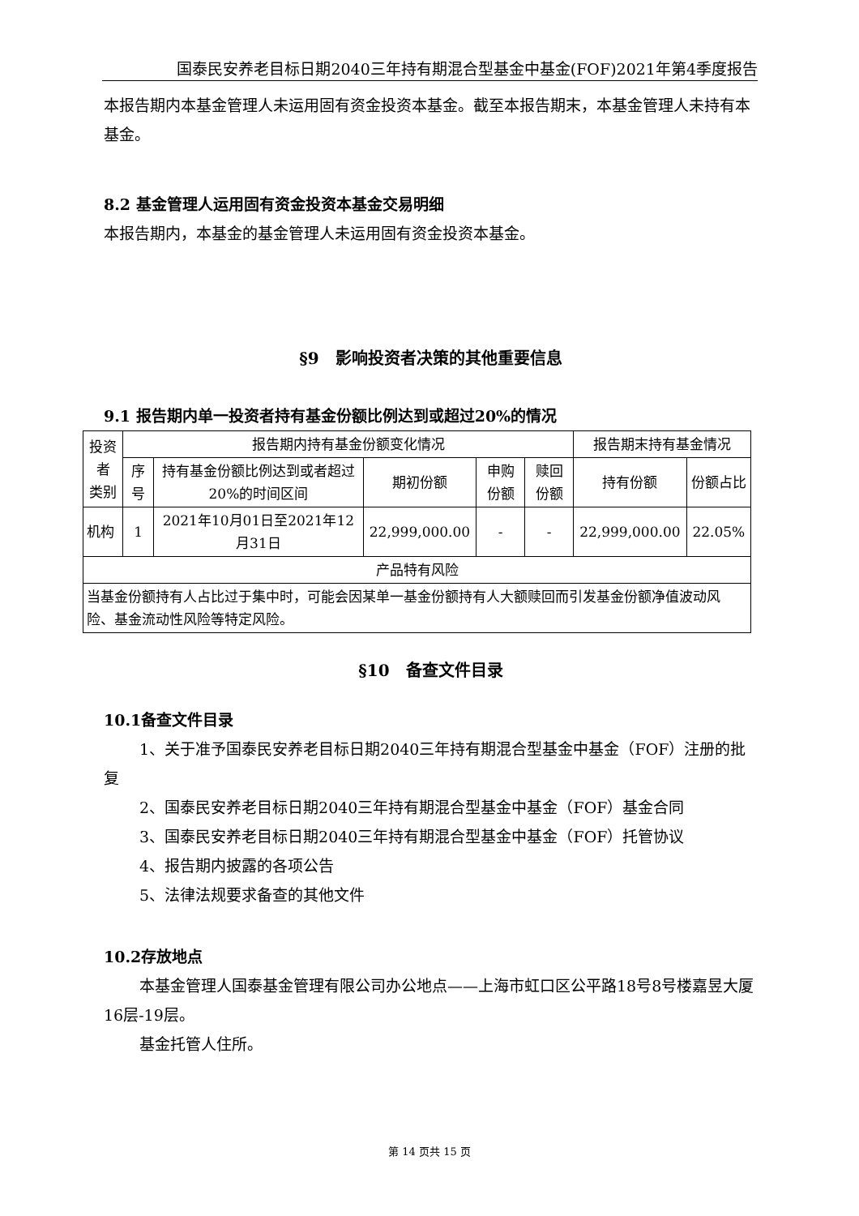国泰民安养老目标日期2040三年持有期混合型基金中基金(FOF)2021年第4季度报告
本报告期内本基金管理人未运用固有资金投资本基金。截至本报告期末，本基金管理人未持有本基金。
8.2 基金管理人运用固有资金投资本基金交易明细
本报告期内，本基金的基金管理人未运用固有资金投资本基金。
§9　影响投资者决策的其他重要信息
9.1 报告期内单一投资者持有基金份额比例达到或超过20%的情况
| 投资者 类别 | 报告期内持有基金份额变化情况 | | | | | 报告期末持有基金情况 | |
| --- | --- | --- | --- | --- | --- | --- | --- |
| | 序号 | 持有基金份额比例达到或者超过20%的时间区间 | 期初份额 | 申购份额 | 赎回份额 | 持有份额 | 份额占比 |
| 机构 | 1 | 2021年10月01日至2021年12月31日 | 22,999,000.00 | - | - | 22,999,000.00 | 22.05% |
| 产品特有风险 | | | | | | | |
| 当基金份额持有人占比过于集中时，可能会因某单一基金份额持有人大额赎回而引发基金份额净值波动风险、基金流动性风险等特定风险。 | | | | | | | |
§10　备查文件目录
10.1备查文件目录
1、关于准予国泰民安养老目标日期2040三年持有期混合型基金中基金（FOF）注册的批复
2、国泰民安养老目标日期2040三年持有期混合型基金中基金（FOF）基金合同
3、国泰民安养老目标日期2040三年持有期混合型基金中基金（FOF）托管协议
4、报告期内披露的各项公告
5、法律法规要求备查的其他文件
10.2存放地点
本基金管理人国泰基金管理有限公司办公地点——上海市虹口区公平路18号8号楼嘉昱大厦16层-19层。
基金托管人住所。
第 14 页共 15 页